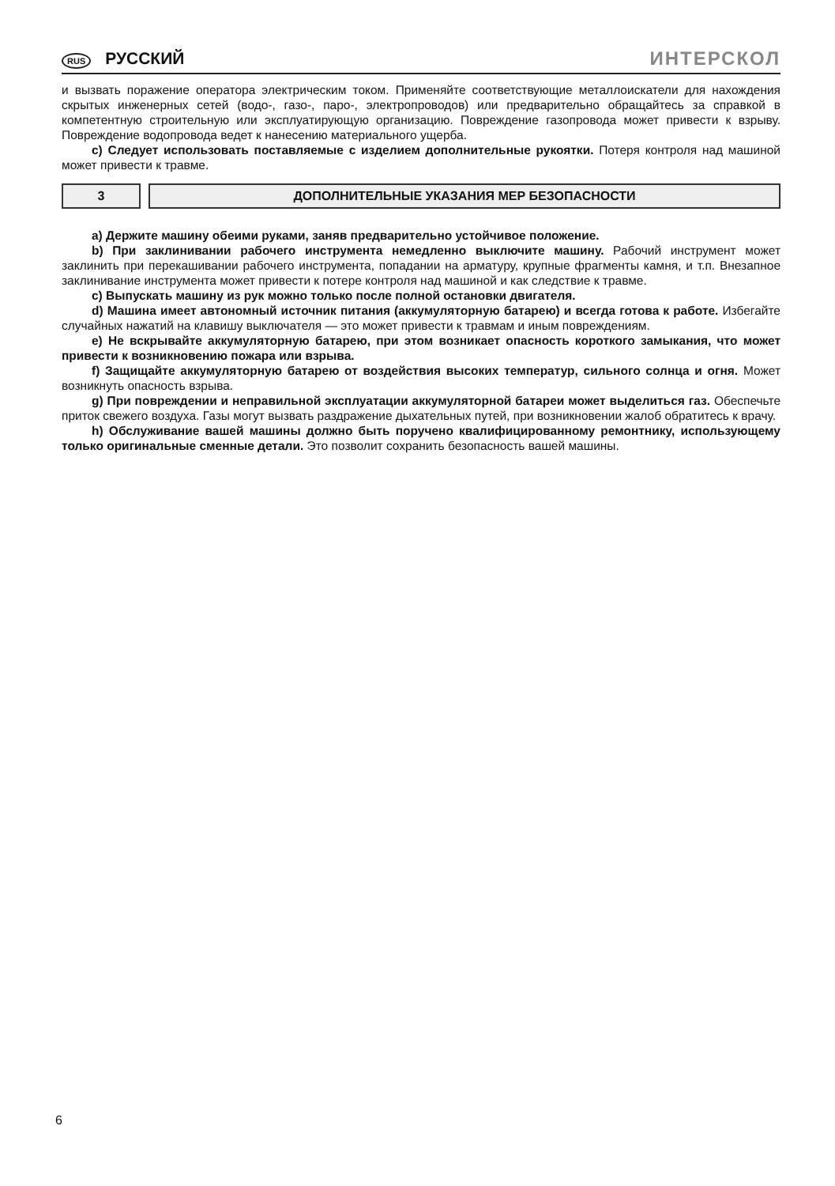RUS РУССКИЙ ИНТЕРСКОЛ
и вызвать поражение оператора электрическим током. Применяйте соответствующие металлоискатели для нахождения скрытых инженерных сетей (водо-, газо-, паро-, электропроводов) или предварительно обращайтесь за справкой в компетентную строительную или эксплуатирующую организацию. Повреждение газопровода может привести к взрыву. Повреждение водопровода ведет к нанесению материального ущерба.
c) Следует использовать поставляемые с изделием дополнительные рукоятки. Потеря контроля над машиной может привести к травме.
3 ДОПОЛНИТЕЛЬНЫЕ УКАЗАНИЯ МЕР БЕЗОПАСНОСТИ
a) Держите машину обеими руками, заняв предварительно устойчивое положение.
b) При заклинивании рабочего инструмента немедленно выключите машину. Рабочий инструмент может заклинить при перекашивании рабочего инструмента, попадании на арматуру, крупные фрагменты камня, и т.п. Внезапное заклинивание инструмента может привести к потере контроля над машиной и как следствие к травме.
c) Выпускать машину из рук можно только после полной остановки двигателя.
d) Машина имеет автономный источник питания (аккумуляторную батарею) и всегда готова к работе. Избегайте случайных нажатий на клавишу выключателя — это может привести к травмам и иным повреждениям.
e) Не вскрывайте аккумуляторную батарею, при этом возникает опасность короткого замыкания, что может привести к возникновению пожара или взрыва.
f) Защищайте аккумуляторную батарею от воздействия высоких температур, сильного солнца и огня. Может возникнуть опасность взрыва.
g) При повреждении и неправильной эксплуатации аккумуляторной батареи может выделиться газ. Обеспечьте приток свежего воздуха. Газы могут вызвать раздражение дыхательных путей, при возникновении жалоб обратитесь к врачу.
h) Обслуживание вашей машины должно быть поручено квалифицированному ремонтнику, использующему только оригинальные сменные детали. Это позволит сохранить безопасность вашей машины.
6